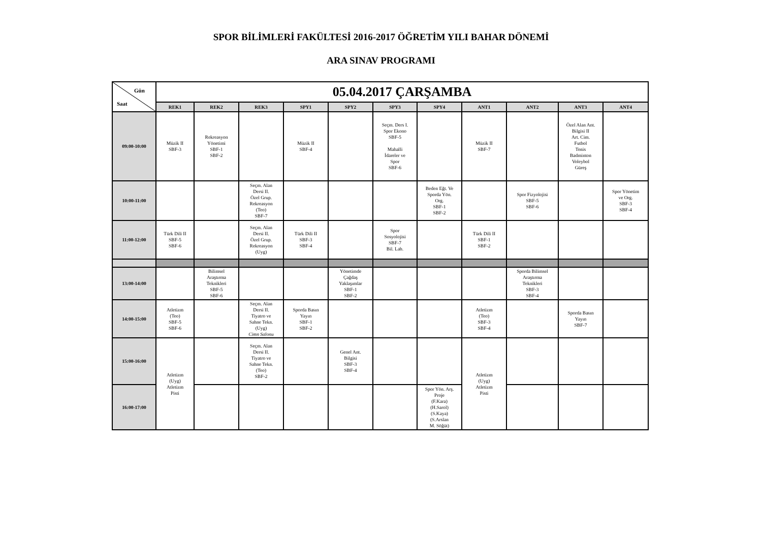SPOR BİLİMLERİ FAKÜLTESİ 2016-2017 ÖĞRETİM YILI BAHAR DÖNEMİ
ARA SINAV PROGRAMI
| Gün Saat | 05.04.2017 ÇARŞAMBA | | | | | | | | | | |
| | REK1 | REK2 | REK3 | SPY1 | SPY2 | SPY3 | SPY4 | ANT1 | ANT2 | ANT3 | ANT4 |
| 09:00-10:00 | Müzik II SBF-3 | Rekreasyon Yönetimi SBF-1 SBF-2 | | Müzik II SBF-4 | | Seçm. Ders I. Spor Ekono SBF-5 Mahalli İdareler ve Spor SBF-6 | | Müzik II SBF-7 | | Özel Alan Ant. Bilgisi II Art. Cim. Futbol Tenis Badminton Voleybol Güreş | |
| 10:00-11:00 | | | Seçm. Alan Dersi II. Özel Grup. Rekreasyon (Teo) SBF-7 | | | | Beden Eğt. Ve Sporda Yön. Org. SBF-1 SBF-2 | | Spor Fizyolojisi SBF-5 SBF-6 | | Spor Yönetim ve Org. SBF-3 SBF-4 |
| 11:00-12:00 | Türk Dili II SBF-5 SBF-6 | | Seçm. Alan Dersi II. Özel Grup. Rekreasyon (Uyg) | Türk Dili II SBF-3 SBF-4 | | Spor Sosyolojisi SBF-7 Bil. Lab. | | Türk Dili II SBF-1 SBF-2 | | | |
| 13:00-14:00 | | Bilimsel Araştırma Teknikleri SBF-5 SBF-6 | | | Yönetimde Çağdaş Yaklaşımlar SBF-1 SBF-2 | | | | Sporda Bilimsel Araştırma Teknikleri SBF-3 SBF-4 | | |
| 14:00-15:00 | Atletizm (Teo) SBF-5 SBF-6 | | Seçm. Alan Dersi II. Tiyatro ve Sahne Tekn. (Uyg) Cimn Salonu | Sporda Basın Yayın SBF-1 SBF-2 | | | | Atletizm (Teo) SBF-3 SBF-4 | | Sporda Basın Yayın SBF-7 | |
| 15:00-16:00 | Atletizm (Uyg) Atletizm Pisti | | Seçm. Alan Dersi II. Tiyatro ve Sahne Tekn. (Teo) SBF-2 | | Genel Ant. Bilgisi SBF-3 SBF-4 | | | Atletizm (Uyg) Atletizm Pisti | | | |
| 16:00-17:00 | | | | | | | Spor Yön. Arş. Proje (F.Kara) (H.Sarol) (S.Kaya) (S.Arslan M. Söğüt) | | | | |